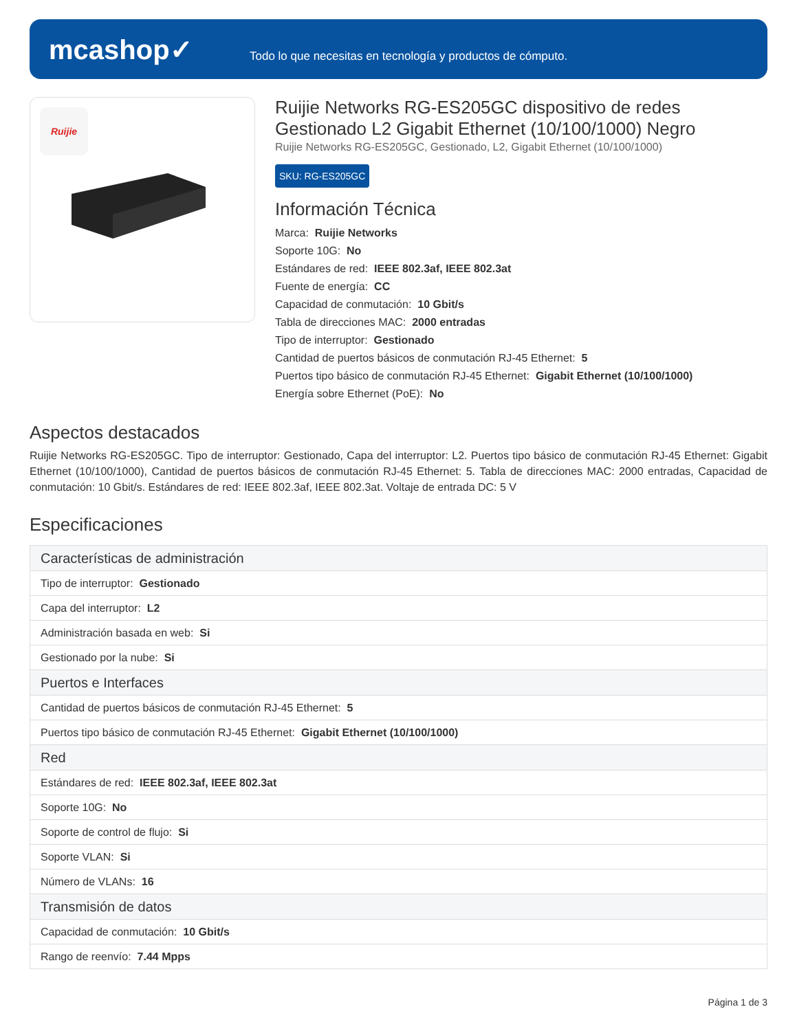mcashop✓
Todo lo que necesitas en tecnología y productos de cómputo.
Ruijie
Ruijie Networks RG-ES205GC dispositivo de redes Gestionado L2 Gigabit Ethernet (10/100/1000) Negro
Ruijie Networks RG-ES205GC, Gestionado, L2, Gigabit Ethernet (10/100/1000)
SKU: RG-ES205GC
Información Técnica
Marca: Ruijie Networks
Soporte 10G: No
Estándares de red: IEEE 802.3af, IEEE 802.3at
Fuente de energía: CC
Capacidad de conmutación: 10 Gbit/s
Tabla de direcciones MAC: 2000 entradas
Tipo de interruptor: Gestionado
Cantidad de puertos básicos de conmutación RJ-45 Ethernet: 5
Puertos tipo básico de conmutación RJ-45 Ethernet: Gigabit Ethernet (10/100/1000)
Energía sobre Ethernet (PoE): No
Aspectos destacados
Ruijie Networks RG-ES205GC. Tipo de interruptor: Gestionado, Capa del interruptor: L2. Puertos tipo básico de conmutación RJ-45 Ethernet: Gigabit Ethernet (10/100/1000), Cantidad de puertos básicos de conmutación RJ-45 Ethernet: 5. Tabla de direcciones MAC: 2000 entradas, Capacidad de conmutación: 10 Gbit/s. Estándares de red: IEEE 802.3af, IEEE 802.3at. Voltaje de entrada DC: 5 V
Especificaciones
| Características de administración |
| --- |
| Tipo de interruptor: Gestionado |
| Capa del interruptor: L2 |
| Administración basada en web: Si |
| Gestionado por la nube: Si |
| Puertos e Interfaces |
| Cantidad de puertos básicos de conmutación RJ-45 Ethernet: 5 |
| Puertos tipo básico de conmutación RJ-45 Ethernet: Gigabit Ethernet (10/100/1000) |
| Red |
| Estándares de red: IEEE 802.3af, IEEE 802.3at |
| Soporte 10G: No |
| Soporte de control de flujo: Si |
| Soporte VLAN: Si |
| Número de VLANs: 16 |
| Transmisión de datos |
| Capacidad de conmutación: 10 Gbit/s |
| Rango de reenvío: 7.44 Mpps |
Página 1 de 3